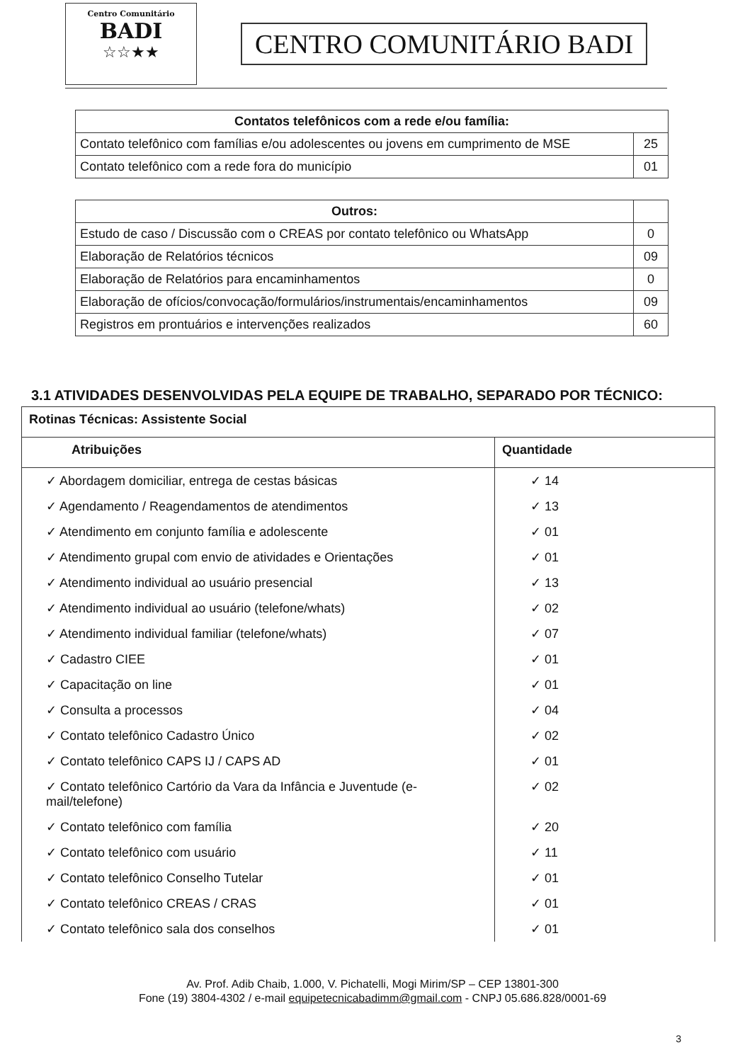Centro Comunitário
BADI
☆☆★★
CENTRO COMUNITÁRIO BADI
| Contatos telefônicos com a rede e/ou família: | |
| --- | --- |
| Contato telefônico com famílias e/ou adolescentes ou jovens em cumprimento de MSE | 25 |
| Contato telefônico com a rede fora do município | 01 |
| Outros: | |
| Estudo de caso / Discussão com o CREAS por contato telefônico ou WhatsApp | 0 |
| Elaboração de Relatórios técnicos | 09 |
| Elaboração de Relatórios para encaminhamentos | 0 |
| Elaboração de ofícios/convocação/formulários/instrumentais/encaminhamentos | 09 |
| Registros em prontuários e intervenções realizados | 60 |
3.1 ATIVIDADES DESENVOLVIDAS PELA EQUIPE DE TRABALHO, SEPARADO POR TÉCNICO:
| Rotinas Técnicas: Assistente Social | |
| --- | --- |
| Atribuições | Quantidade |
| ✓ Abordagem domiciliar, entrega de cestas básicas | ✓ 14 |
| ✓ Agendamento / Reagendamentos de atendimentos | ✓ 13 |
| ✓ Atendimento em conjunto família e adolescente | ✓ 01 |
| ✓ Atendimento grupal com envio de atividades e Orientações | ✓ 01 |
| ✓ Atendimento individual ao usuário presencial | ✓ 13 |
| ✓ Atendimento individual ao usuário (telefone/whats) | ✓ 02 |
| ✓ Atendimento individual familiar (telefone/whats) | ✓ 07 |
| ✓ Cadastro CIEE | ✓ 01 |
| ✓ Capacitação on line | ✓ 01 |
| ✓ Consulta a processos | ✓ 04 |
| ✓ Contato telefônico Cadastro Único | ✓ 02 |
| ✓ Contato telefônico CAPS IJ / CAPS AD | ✓ 01 |
| ✓ Contato telefônico Cartório da Vara da Infância e Juventude (e-mail/telefone) | ✓ 02 |
| ✓ Contato telefônico com família | ✓ 20 |
| ✓ Contato telefônico com usuário | ✓ 11 |
| ✓ Contato telefônico Conselho Tutelar | ✓ 01 |
| ✓ Contato telefônico CREAS / CRAS | ✓ 01 |
| ✓ Contato telefônico sala dos conselhos | ✓ 01 |
Av. Prof. Adib Chaib, 1.000, V. Pichatelli, Mogi Mirim/SP – CEP 13801-300
Fone (19) 3804-4302 / e-mail equipetecnicabadimm@gmail.com - CNPJ 05.686.828/0001-69
3